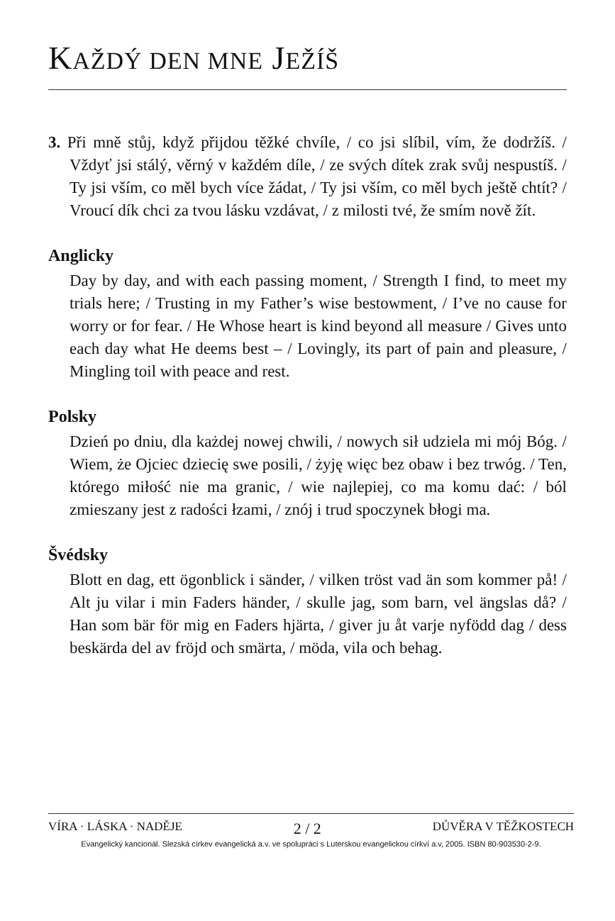KAŽDÝ DEN MNE JEŽÍŠ
3. Při mně stůj, když přijdou těžké chvíle, / co jsi slíbil, vím, že dodržíš. / Vždyť jsi stálý, věrný v každém díle, / ze svých dítek zrak svůj nespustíš. / Ty jsi vším, co měl bych více žádat, / Ty jsi vším, co měl bych ještě chtít? / Vroucí dík chci za tvou lásku vzdávat, / z milosti tvé, že smím nově žít.
Anglicky
Day by day, and with each passing moment, / Strength I find, to meet my trials here; / Trusting in my Father’s wise bestowment, / I’ve no cause for worry or for fear. / He Whose heart is kind beyond all measure / Gives unto each day what He deems best – / Lovingly, its part of pain and pleasure, / Mingling toil with peace and rest.
Polsky
Dzień po dniu, dla każdej nowej chwili, / nowych sił udziela mi mój Bóg. / Wiem, że Ojciec dziecię swe posili, / żyję więc bez obaw i bez trwóg. / Ten, którego miłość nie ma granic, / wie najlepiej, co ma komu dać: / ból zmieszany jest z radości łzami, / znój i trud spoczynek błogi ma.
Švédsky
Blott en dag, ett ögonblick i sänder, / vilken tröst vad än som kommer på! / Alt ju vilar i min Faders händer, / skulle jag, som barn, vel ängslas då? / Han som bär för mig en Faders hjärta, / giver ju åt varje nyfödd dag / dess beskärda del av fröjd och smärta, / möda, vila och behag.
VÍRA · LÁSKA · NADĚJE 2 / 2 DŮVĚRA V TĚŽKOSTECH
Evangelický kancionál. Slezská církev evangelická a.v. ve spolupráci s Luterskou evangelickou církví a.v, 2005. ISBN 80-903530-2-9.